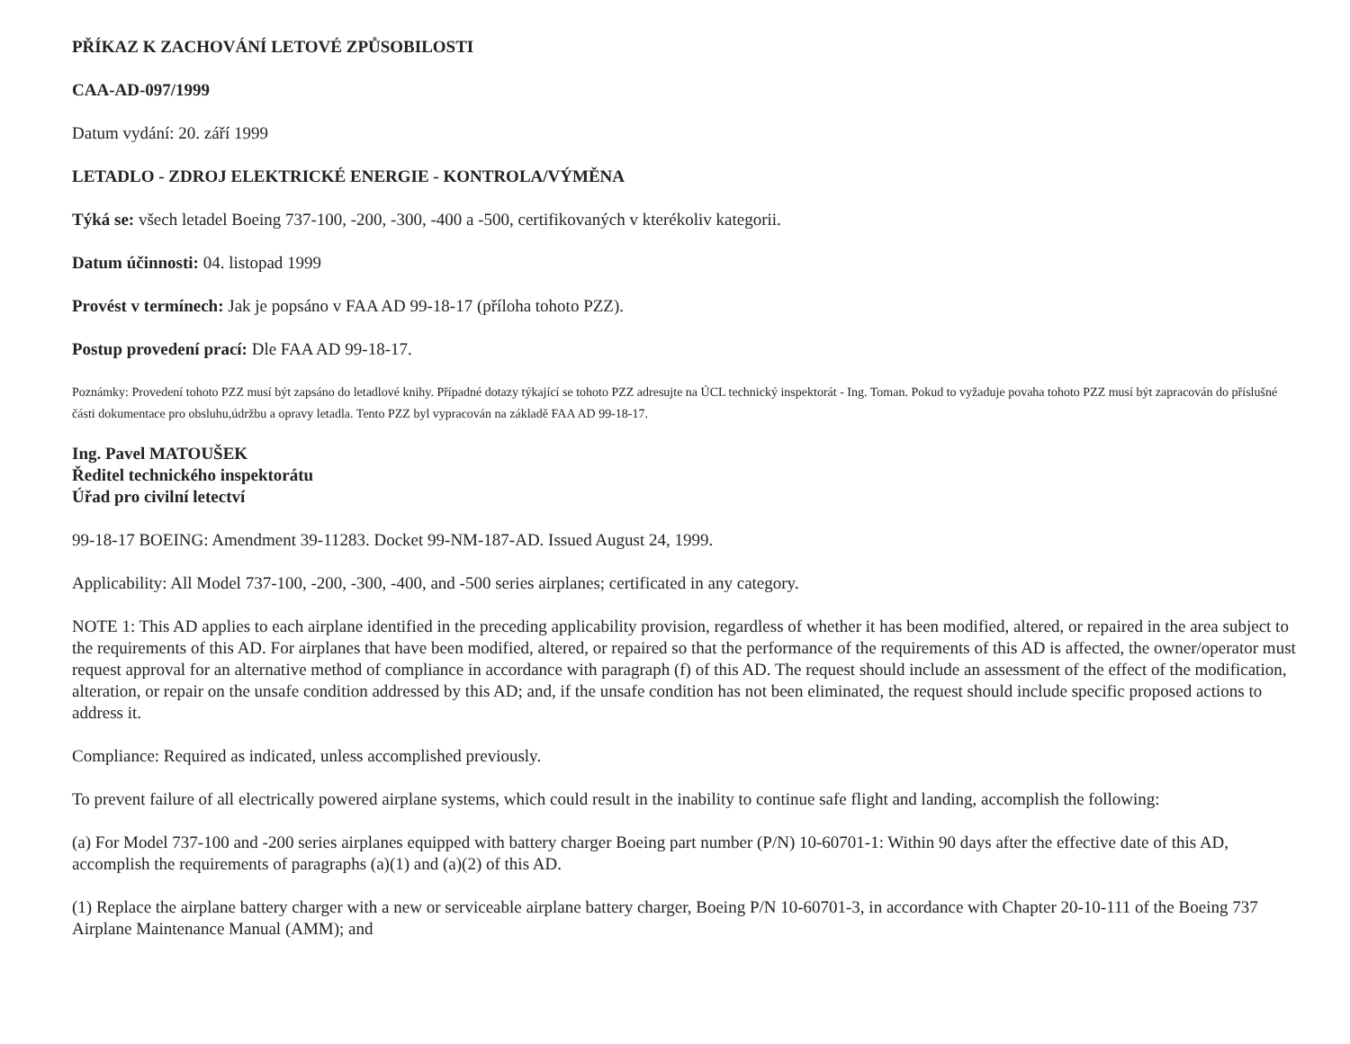PŘÍKAZ K ZACHOVÁNÍ LETOVÉ ZPŮSOBILOSTI
CAA-AD-097/1999
Datum vydání: 20. září 1999
LETADLO - ZDROJ ELEKTRICKÉ ENERGIE - KONTROLA/VÝMĚNA
Týká se: všech letadel Boeing 737-100, -200, -300, -400 a -500, certifikovaných v kterékoliv kategorii.
Datum účinnosti: 04. listopad 1999
Provést v termínech: Jak je popsáno v FAA AD 99-18-17 (příloha tohoto PZZ).
Postup provedení prací: Dle FAA AD 99-18-17.
Poznámky: Provedení tohoto PZZ musí být zapsáno do letadlové knihy. Případné dotazy týkající se tohoto PZZ adresujte na ÚCL technický inspektorát - Ing. Toman. Pokud to vyžaduje povaha tohoto PZZ musí být zapracován do příslušné části dokumentace pro obsluhu,údržbu a opravy letadla. Tento PZZ byl vypracován na základě FAA AD 99-18-17.
Ing. Pavel MATOUŠEK
Ředitel technického inspektorátu
Úřad pro civilní letectví
99-18-17 BOEING: Amendment 39-11283. Docket 99-NM-187-AD. Issued August 24, 1999.
Applicability: All Model 737-100, -200, -300, -400, and -500 series airplanes; certificated in any category.
NOTE 1: This AD applies to each airplane identified in the preceding applicability provision, regardless of whether it has been modified, altered, or repaired in the area subject to the requirements of this AD. For airplanes that have been modified, altered, or repaired so that the performance of the requirements of this AD is affected, the owner/operator must request approval for an alternative method of compliance in accordance with paragraph (f) of this AD. The request should include an assessment of the effect of the modification, alteration, or repair on the unsafe condition addressed by this AD; and, if the unsafe condition has not been eliminated, the request should include specific proposed actions to address it.
Compliance: Required as indicated, unless accomplished previously.
To prevent failure of all electrically powered airplane systems, which could result in the inability to continue safe flight and landing, accomplish the following:
(a) For Model 737-100 and -200 series airplanes equipped with battery charger Boeing part number (P/N) 10-60701-1: Within 90 days after the effective date of this AD, accomplish the requirements of paragraphs (a)(1) and (a)(2) of this AD.
(1) Replace the airplane battery charger with a new or serviceable airplane battery charger, Boeing P/N 10-60701-3, in accordance with Chapter 20-10-111 of the Boeing 737 Airplane Maintenance Manual (AMM); and